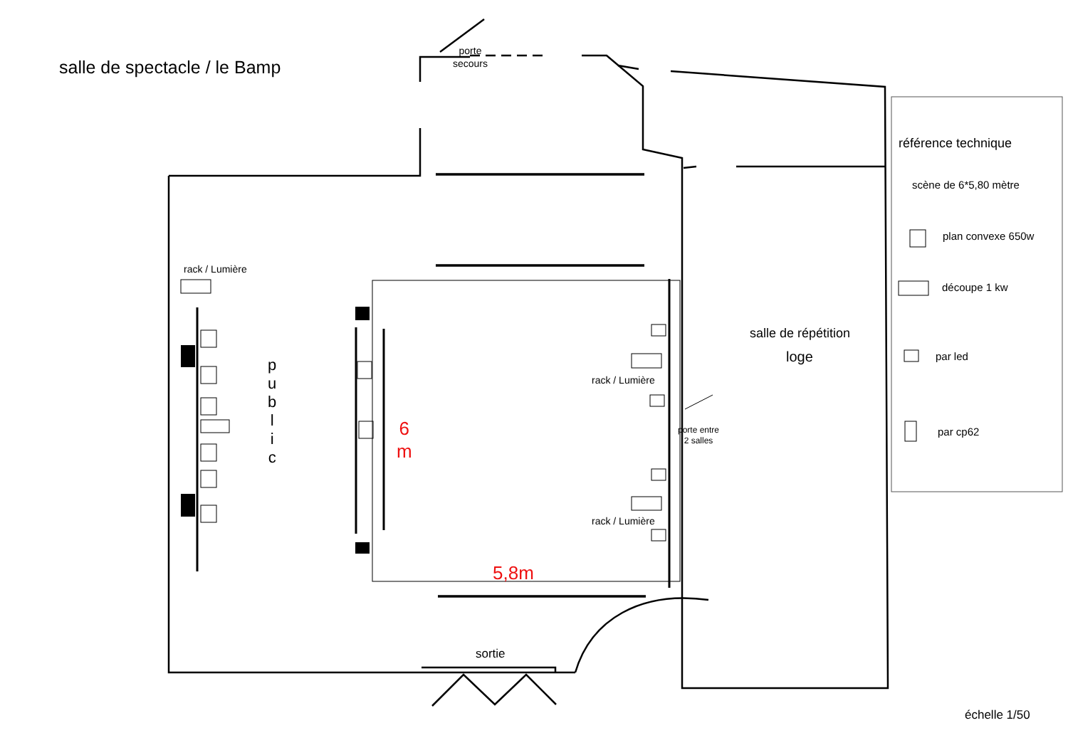salle de spectacle / le Bamp
porte
secours
référence technique
scène de 6*5,80 mètre
plan convexe 650w
découpe 1 kw
par led
par cp62
rack / Lumière
p
u
b
l
i
c
6
m
salle de répétition
loge
rack / Lumière
porte entre
2 salles
rack / Lumière
5,8m
sortie
échelle 1/50